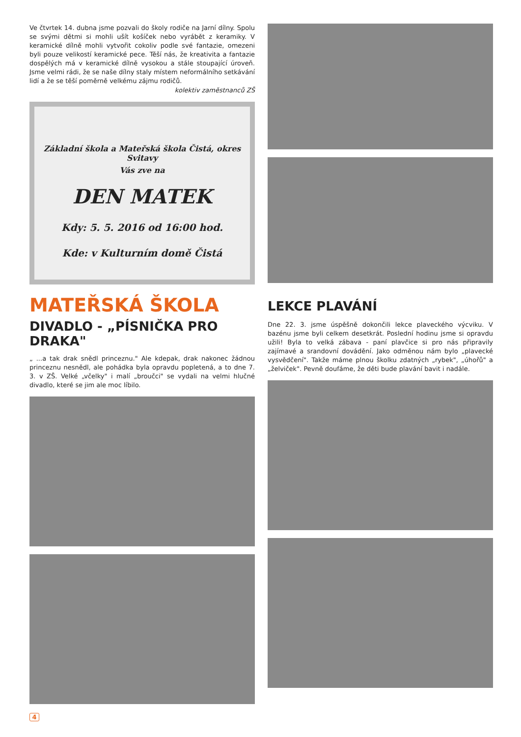Ve čtvrtek 14. dubna jsme pozvali do školy rodiče na Jarní dílny. Spolu se svými dětmi si mohli ušít košíček nebo vyrábět z keramiky. V keramické dílně mohli vytvořit cokoliv podle své fantazie, omezeni byli pouze velikostí keramické pece. Těší nás, že kreativita a fantazie dospělých má v keramické dílně vysokou a stále stoupající úroveň. Jsme velmi rádi, že se naše dílny staly místem neformálního setkávání lidí a že se těší poměrně velkému zájmu rodičů.
kolektiv zaměstnanců ZŠ
Základní škola a Mateřská škola Čistá, okres Svitavy
Vás zve na
DEN MATEK
Kdy: 5. 5. 2016 od 16:00 hod.
Kde: v Kulturním domě Čistá
MATEŘSKÁ ŠKOLA
DIVADLO - „PÍSNIČKA PRO DRAKA"
„ ...a tak drak snědl princeznu." Ale kdepak, drak nakonec žádnou princeznu nesnědl, ale pohádka byla opravdu popletená, a to dne 7. 3. v ZŠ. Velké „včelky" i malí „broučci" se vydali na velmi hlučné divadlo, které se jim ale moc líbilo.
LEKCE PLAVÁNÍ
Dne 22. 3. jsme úspěšně dokončili lekce plaveckého výcviku. V bazénu jsme byli celkem desetkrát. Poslední hodinu jsme si opravdu užili! Byla to velká zábava - paní plavčice si pro nás připravily zajímavé a srandovní dovádění. Jako odměnou nám bylo „plavecké vysvědčení". Takže máme plnou školku zdatných „rybek", „úhořů" a „želviček". Pevně doufáme, že děti bude plavání bavit i nadále.
4